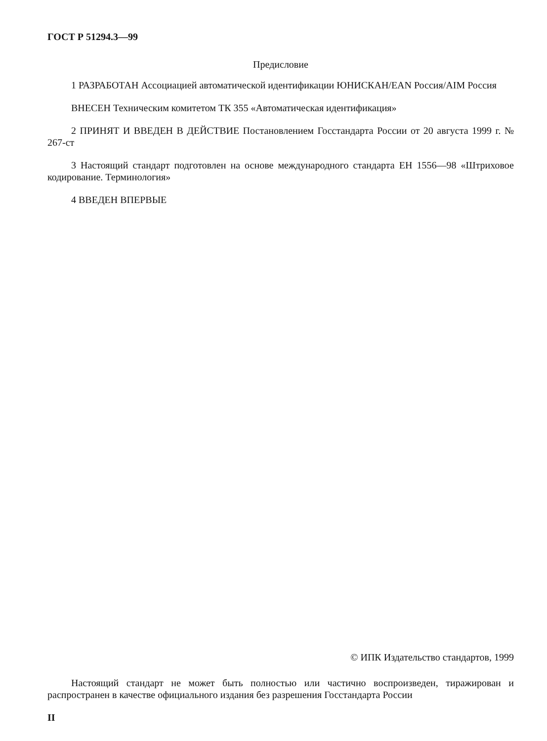ГОСТ Р 51294.3—99
Предисловие
1 РАЗРАБОТАН Ассоциацией автоматической идентификации ЮНИСКАН/EAN Россия/AIM Россия
ВНЕСЕН Техническим комитетом ТК 355 «Автоматическая идентификация»
2 ПРИНЯТ И ВВЕДЕН В ДЕЙСТВИЕ Постановлением Госстандарта России от 20 августа 1999 г. № 267-ст
3 Настоящий стандарт подготовлен на основе международного стандарта ЕН 1556—98 «Штриховое кодирование. Терминология»
4 ВВЕДЕН ВПЕРВЫЕ
© ИПК Издательство стандартов, 1999
Настоящий стандарт не может быть полностью или частично воспроизведен, тиражирован и распространен в качестве официального издания без разрешения Госстандарта России
II